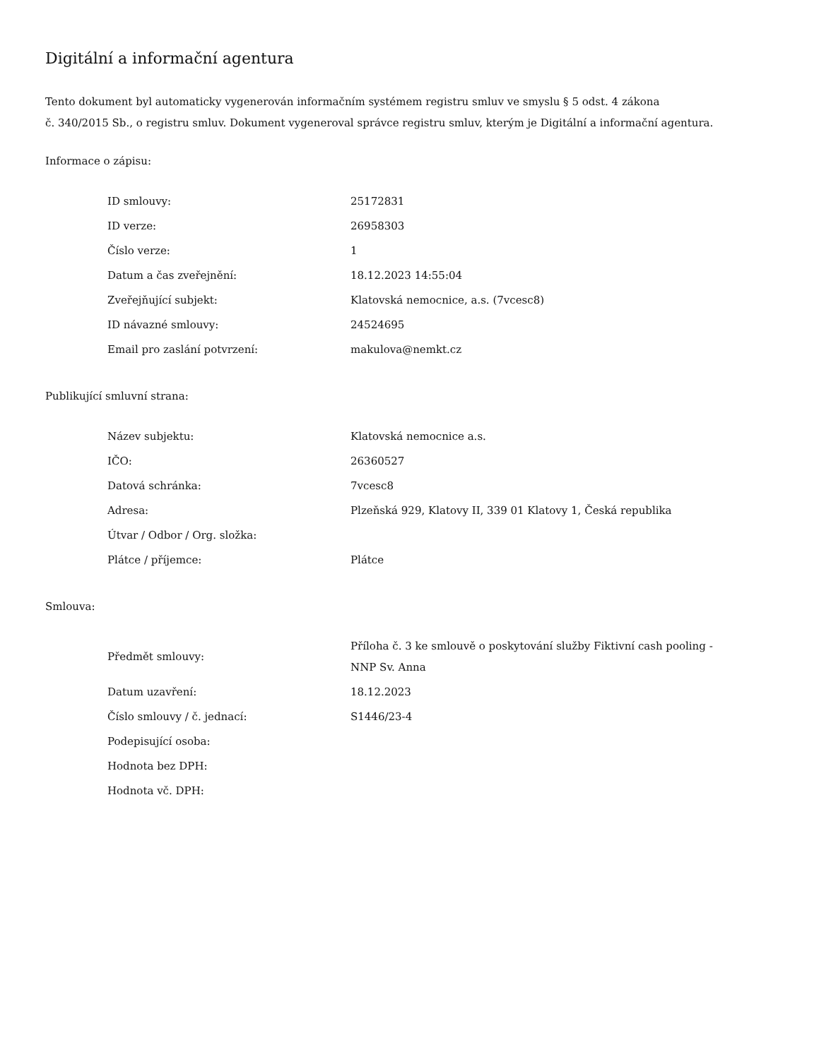Digitální a informační agentura
Tento dokument byl automaticky vygenerován informačním systémem registru smluv ve smyslu § 5 odst. 4 zákona
č. 340/2015 Sb., o registru smluv. Dokument vygeneroval správce registru smluv, kterým je Digitální a informační agentura.
Informace o zápisu:
| ID smlouvy: | 25172831 |
| ID verze: | 26958303 |
| Číslo verze: | 1 |
| Datum a čas zveřejnění: | 18.12.2023 14:55:04 |
| Zveřejňující subjekt: | Klatovská nemocnice, a.s. (7vcesc8) |
| ID návazné smlouvy: | 24524695 |
| Email pro zaslání potvrzení: | makulova@nemkt.cz |
Publikující smluvní strana:
| Název subjektu: | Klatovská nemocnice a.s. |
| IČO: | 26360527 |
| Datová schránka: | 7vcesc8 |
| Adresa: | Plzeňská 929, Klatovy II, 339 01 Klatovy 1, Česká republika |
| Útvar / Odbor / Org. složka: | |
| Plátce / příjemce: | Plátce |
Smlouva:
| Předmět smlouvy: | Příloha č. 3 ke smlouvě o poskytování služby Fiktivní cash pooling - NNP Sv. Anna |
| Datum uzavření: | 18.12.2023 |
| Číslo smlouvy / č. jednací: | S1446/23-4 |
| Podepisující osoba: | |
| Hodnota bez DPH: | |
| Hodnota vč. DPH: | |